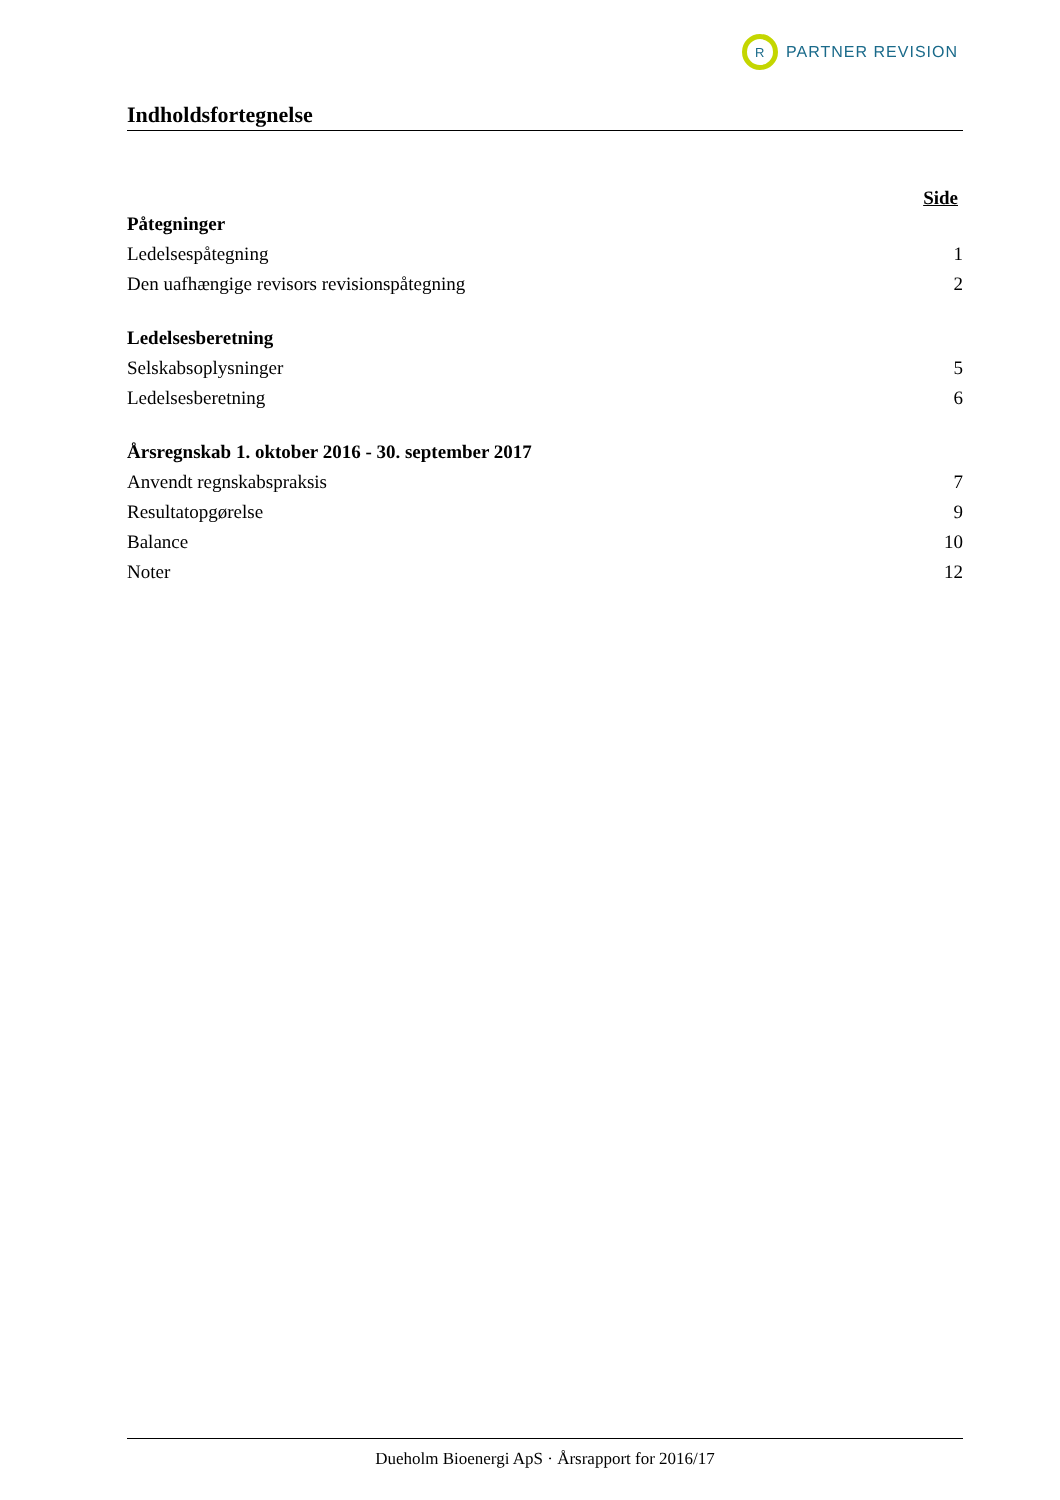R
PARTNER REVISION
Indholdsfortegnelse
Side
Påtegninger
Ledelsespåtegning 1
Den uafhængige revisors revisionspåtegning 2
Ledelsesberetning
Selskabsoplysninger 5
Ledelsesberetning 6
Årsregnskab 1. oktober 2016 - 30. september 2017
Anvendt regnskabspraksis 7
Resultatopgørelse 9
Balance 10
Noter 12
Dueholm Bioenergi ApS · Årsrapport for 2016/17